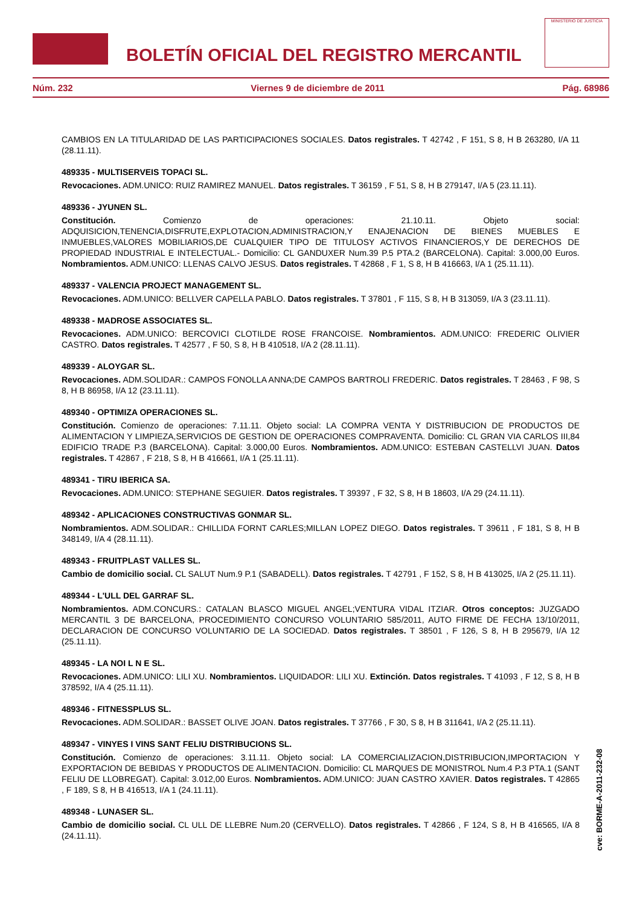BOLETÍN OFICIAL DEL REGISTRO MERCANTIL
MINISTERIO DE JUSTICIA
Núm. 232 Viernes 9 de diciembre de 2011 Pág. 68986
CAMBIOS EN LA TITULARIDAD DE LAS PARTICIPACIONES SOCIALES. Datos registrales. T 42742 , F 151, S 8, H B 263280, I/A 11 (28.11.11).
489335 - MULTISERVEIS TOPACI SL.
Revocaciones. ADM.UNICO: RUIZ RAMIREZ MANUEL. Datos registrales. T 36159 , F 51, S 8, H B 279147, I/A 5 (23.11.11).
489336 - JYUNEN SL.
Constitución. Comienzo de operaciones: 21.10.11. Objeto social: ADQUISICION,TENENCIA,DISFRUTE,EXPLOTACION,ADMINISTRACION,Y ENAJENACION DE BIENES MUEBLES E INMUEBLES,VALORES MOBILIARIOS,DE CUALQUIER TIPO DE TITULOSY ACTIVOS FINANCIEROS,Y DE DERECHOS DE PROPIEDAD INDUSTRIAL E INTELECTUAL.- Domicilio: CL GANDUXER Num.39 P.5 PTA.2 (BARCELONA). Capital: 3.000,00 Euros. Nombramientos. ADM.UNICO: LLENAS CALVO JESUS. Datos registrales. T 42868 , F 1, S 8, H B 416663, I/A 1 (25.11.11).
489337 - VALENCIA PROJECT MANAGEMENT SL.
Revocaciones. ADM.UNICO: BELLVER CAPELLA PABLO. Datos registrales. T 37801 , F 115, S 8, H B 313059, I/A 3 (23.11.11).
489338 - MADROSE ASSOCIATES SL.
Revocaciones. ADM.UNICO: BERCOVICI CLOTILDE ROSE FRANCOISE. Nombramientos. ADM.UNICO: FREDERIC OLIVIER CASTRO. Datos registrales. T 42577 , F 50, S 8, H B 410518, I/A 2 (28.11.11).
489339 - ALOYGAR SL.
Revocaciones. ADM.SOLIDAR.: CAMPOS FONOLLA ANNA;DE CAMPOS BARTROLI FREDERIC. Datos registrales. T 28463 , F 98, S 8, H B 86958, I/A 12 (23.11.11).
489340 - OPTIMIZA OPERACIONES SL.
Constitución. Comienzo de operaciones: 7.11.11. Objeto social: LA COMPRA VENTA Y DISTRIBUCION DE PRODUCTOS DE ALIMENTACION Y LIMPIEZA,SERVICIOS DE GESTION DE OPERACIONES COMPRAVENTA. Domicilio: CL GRAN VIA CARLOS III,84 EDIFICIO TRADE P.3 (BARCELONA). Capital: 3.000,00 Euros. Nombramientos. ADM.UNICO: ESTEBAN CASTELLVI JUAN. Datos registrales. T 42867 , F 218, S 8, H B 416661, I/A 1 (25.11.11).
489341 - TIRU IBERICA SA.
Revocaciones. ADM.UNICO: STEPHANE SEGUIER. Datos registrales. T 39397 , F 32, S 8, H B 18603, I/A 29 (24.11.11).
489342 - APLICACIONES CONSTRUCTIVAS GONMAR SL.
Nombramientos. ADM.SOLIDAR.: CHILLIDA FORNT CARLES;MILLAN LOPEZ DIEGO. Datos registrales. T 39611 , F 181, S 8, H B 348149, I/A 4 (28.11.11).
489343 - FRUITPLAST VALLES SL.
Cambio de domicilio social. CL SALUT Num.9 P.1 (SABADELL). Datos registrales. T 42791 , F 152, S 8, H B 413025, I/A 2 (25.11.11).
489344 - L'ULL DEL GARRAF SL.
Nombramientos. ADM.CONCURS.: CATALAN BLASCO MIGUEL ANGEL;VENTURA VIDAL ITZIAR. Otros conceptos: JUZGADO MERCANTIL 3 DE BARCELONA, PROCEDIMIENTO CONCURSO VOLUNTARIO 585/2011, AUTO FIRME DE FECHA 13/10/2011, DECLARACION DE CONCURSO VOLUNTARIO DE LA SOCIEDAD. Datos registrales. T 38501 , F 126, S 8, H B 295679, I/A 12 (25.11.11).
489345 - LA NOI L N E SL.
Revocaciones. ADM.UNICO: LILI XU. Nombramientos. LIQUIDADOR: LILI XU. Extinción. Datos registrales. T 41093 , F 12, S 8, H B 378592, I/A 4 (25.11.11).
489346 - FITNESSPLUS SL.
Revocaciones. ADM.SOLIDAR.: BASSET OLIVE JOAN. Datos registrales. T 37766 , F 30, S 8, H B 311641, I/A 2 (25.11.11).
489347 - VINYES I VINS SANT FELIU DISTRIBUCIONS SL.
Constitución. Comienzo de operaciones: 3.11.11. Objeto social: LA COMERCIALIZACION,DISTRIBUCION,IMPORTACION Y EXPORTACION DE BEBIDAS Y PRODUCTOS DE ALIMENTACION. Domicilio: CL MARQUES DE MONISTROL Num.4 P.3 PTA.1 (SANT FELIU DE LLOBREGAT). Capital: 3.012,00 Euros. Nombramientos. ADM.UNICO: JUAN CASTRO XAVIER. Datos registrales. T 42865 , F 189, S 8, H B 416513, I/A 1 (24.11.11).
489348 - LUNASER SL.
Cambio de domicilio social. CL ULL DE LLEBRE Num.20 (CERVELLO). Datos registrales. T 42866 , F 124, S 8, H B 416565, I/A 8 (24.11.11).
cve: BORME-A-2011-232-08